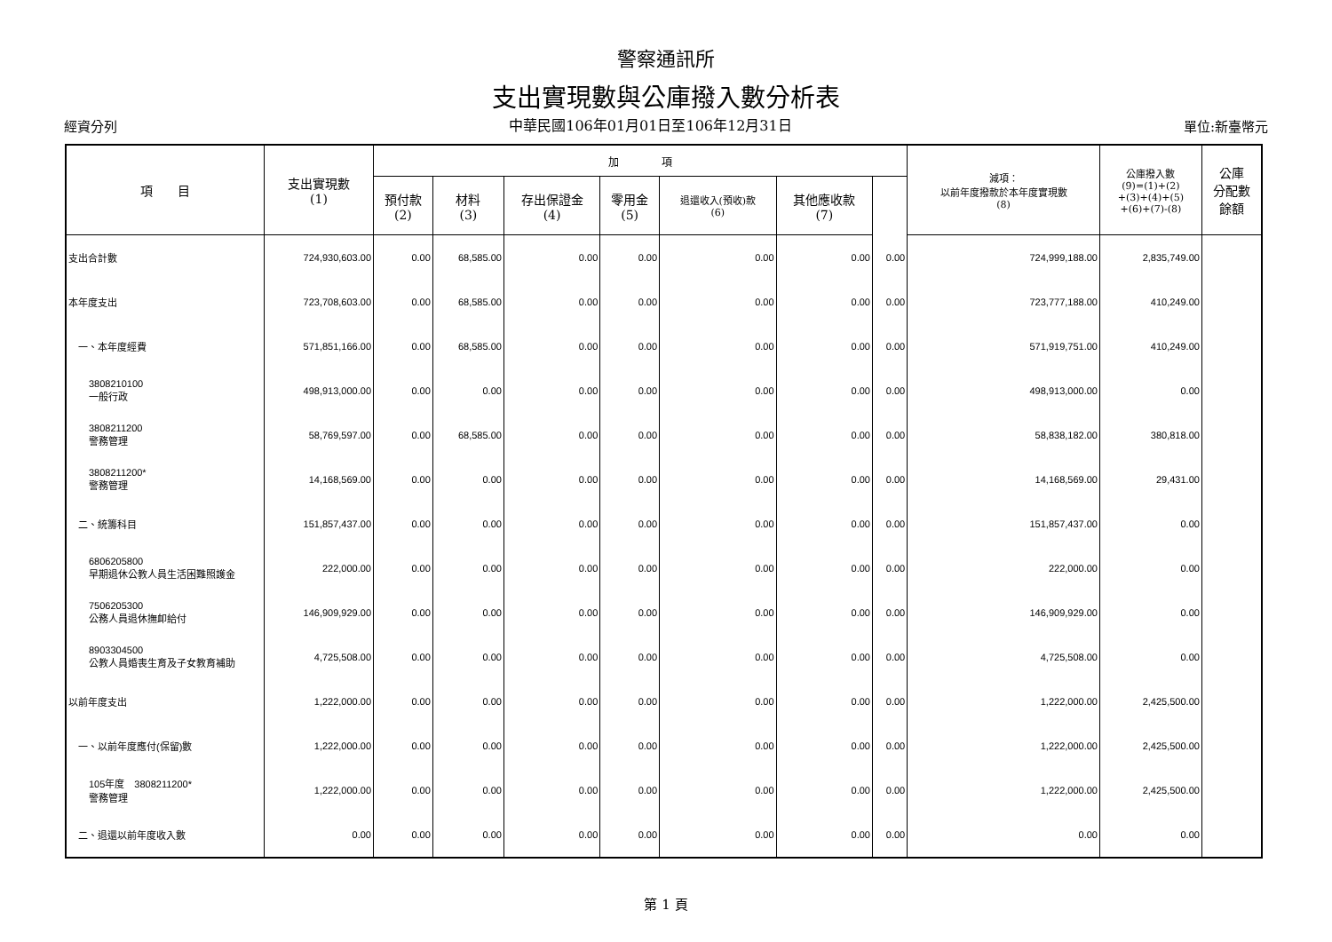警察通訊所
支出實現數與公庫撥入數分析表
經資分列 中華民國106年01月01日至106年12月31日 單位:新臺幣元
| 項 目 | 支出實現數 (1) | 加 項 | | | | | | | 減項： 以前年度撥款於本年度實現數 (8) | 公庫撥入數 (9)=(1)+(2) +(3)+(4)+(5) +(6)+(7)-(8) | 公庫 分配數 餘額 |
| --- | --- | --- | --- | --- | --- | --- | --- | --- | --- | --- | --- |
| | | 預付款 (2) | 材料 (3) | 存出保證金 (4) | 零用金 (5) | 退還收入(預收)款 (6) | 其他應收款 (7) | | | | |
| 支出合計數 | 724,930,603.00 | 0.00 | 68,585.00 | 0.00 | 0.00 | 0.00 | 0.00 | 0.00 | 724,999,188.00 | 2,835,749.00 | |
| 本年度支出 | 723,708,603.00 | 0.00 | 68,585.00 | 0.00 | 0.00 | 0.00 | 0.00 | 0.00 | 723,777,188.00 | 410,249.00 | |
| 一、本年度經費 | 571,851,166.00 | 0.00 | 68,585.00 | 0.00 | 0.00 | 0.00 | 0.00 | 0.00 | 571,919,751.00 | 410,249.00 | |
| 3808210100 一般行政 | 498,913,000.00 | 0.00 | 0.00 | 0.00 | 0.00 | 0.00 | 0.00 | 0.00 | 498,913,000.00 | 0.00 | |
| 3808211200 警務管理 | 58,769,597.00 | 0.00 | 68,585.00 | 0.00 | 0.00 | 0.00 | 0.00 | 0.00 | 58,838,182.00 | 380,818.00 | |
| 3808211200* 警務管理 | 14,168,569.00 | 0.00 | 0.00 | 0.00 | 0.00 | 0.00 | 0.00 | 0.00 | 14,168,569.00 | 29,431.00 | |
| 二、統籌科目 | 151,857,437.00 | 0.00 | 0.00 | 0.00 | 0.00 | 0.00 | 0.00 | 0.00 | 151,857,437.00 | 0.00 | |
| 6806205800 早期退休公教人員生活困難照護金 | 222,000.00 | 0.00 | 0.00 | 0.00 | 0.00 | 0.00 | 0.00 | 0.00 | 222,000.00 | 0.00 | |
| 7506205300 公務人員退休撫卹給付 | 146,909,929.00 | 0.00 | 0.00 | 0.00 | 0.00 | 0.00 | 0.00 | 0.00 | 146,909,929.00 | 0.00 | |
| 8903304500 公教人員婚喪生育及子女教育補助 | 4,725,508.00 | 0.00 | 0.00 | 0.00 | 0.00 | 0.00 | 0.00 | 0.00 | 4,725,508.00 | 0.00 | |
| 以前年度支出 | 1,222,000.00 | 0.00 | 0.00 | 0.00 | 0.00 | 0.00 | 0.00 | 0.00 | 1,222,000.00 | 2,425,500.00 | |
| 一、以前年度應付(保留)數 | 1,222,000.00 | 0.00 | 0.00 | 0.00 | 0.00 | 0.00 | 0.00 | 0.00 | 1,222,000.00 | 2,425,500.00 | |
| 105年度 3808211200* 警務管理 | 1,222,000.00 | 0.00 | 0.00 | 0.00 | 0.00 | 0.00 | 0.00 | 0.00 | 1,222,000.00 | 2,425,500.00 | |
| 二、退還以前年度收入數 | 0.00 | 0.00 | 0.00 | 0.00 | 0.00 | 0.00 | 0.00 | 0.00 | 0.00 | 0.00 | |
第 1 頁